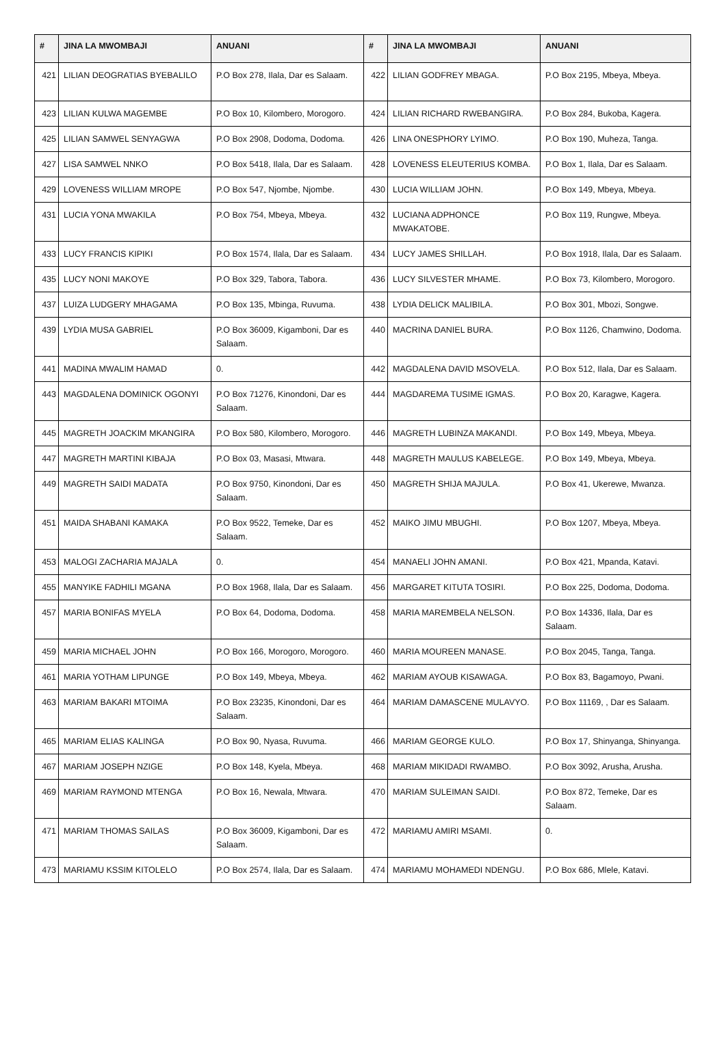| # | JINA LA MWOMBAJI | ANUANI | # | JINA LA MWOMBAJI | ANUANI |
| --- | --- | --- | --- | --- | --- |
| 421 | LILIAN DEOGRATIAS BYEBALILO | P.O Box 278, Ilala, Dar es Salaam. | 422 | LILIAN GODFREY MBAGA. | P.O Box 2195, Mbeya, Mbeya. |
| 423 | LILIAN KULWA MAGEMBE | P.O Box 10, Kilombero, Morogoro. | 424 | LILIAN RICHARD RWEBANGIRA. | P.O Box 284, Bukoba, Kagera. |
| 425 | LILIAN SAMWEL SENYAGWA | P.O Box 2908, Dodoma, Dodoma. | 426 | LINA ONESPHORY LYIMO. | P.O Box 190, Muheza, Tanga. |
| 427 | LISA SAMWEL NNKO | P.O Box 5418, Ilala, Dar es Salaam. | 428 | LOVENESS ELEUTERIUS KOMBA. | P.O Box 1, Ilala, Dar es Salaam. |
| 429 | LOVENESS WILLIAM MROPE | P.O Box 547, Njombe, Njombe. | 430 | LUCIA WILLIAM JOHN. | P.O Box 149, Mbeya, Mbeya. |
| 431 | LUCIA YONA MWAKILA | P.O Box 754, Mbeya, Mbeya. | 432 | LUCIANA ADPHONCE MWAKATOBE. | P.O Box 119, Rungwe, Mbeya. |
| 433 | LUCY FRANCIS KIPIKI | P.O Box 1574, Ilala, Dar es Salaam. | 434 | LUCY JAMES SHILLAH. | P.O Box 1918, Ilala, Dar es Salaam. |
| 435 | LUCY NONI MAKOYE | P.O Box 329, Tabora, Tabora. | 436 | LUCY SILVESTER MHAME. | P.O Box 73, Kilombero, Morogoro. |
| 437 | LUIZA LUDGERY MHAGAMA | P.O Box 135, Mbinga, Ruvuma. | 438 | LYDIA DELICK MALIBILA. | P.O Box 301, Mbozi, Songwe. |
| 439 | LYDIA MUSA GABRIEL | P.O Box 36009, Kigamboni, Dar es Salaam. | 440 | MACRINA DANIEL BURA. | P.O Box 1126, Chamwino, Dodoma. |
| 441 | MADINA MWALIM HAMAD | 0. | 442 | MAGDALENA DAVID MSOVELA. | P.O Box 512, Ilala, Dar es Salaam. |
| 443 | MAGDALENA DOMINICK OGONYI | P.O Box 71276, Kinondoni, Dar es Salaam. | 444 | MAGDAREMA TUSIME IGMAS. | P.O Box 20, Karagwe, Kagera. |
| 445 | MAGRETH JOACKIM MKANGIRA | P.O Box 580, Kilombero, Morogoro. | 446 | MAGRETH LUBINZA MAKANDI. | P.O Box 149, Mbeya, Mbeya. |
| 447 | MAGRETH MARTINI KIBAJA | P.O Box 03, Masasi, Mtwara. | 448 | MAGRETH MAULUS KABELEGE. | P.O Box 149, Mbeya, Mbeya. |
| 449 | MAGRETH SAIDI MADATA | P.O Box 9750, Kinondoni, Dar es Salaam. | 450 | MAGRETH SHIJA MAJULA. | P.O Box 41, Ukerewe, Mwanza. |
| 451 | MAIDA SHABANI KAMAKA | P.O Box 9522, Temeke, Dar es Salaam. | 452 | MAIKO JIMU MBUGHI. | P.O Box 1207, Mbeya, Mbeya. |
| 453 | MALOGI ZACHARIA MAJALA | 0. | 454 | MANAELI JOHN AMANI. | P.O Box 421, Mpanda, Katavi. |
| 455 | MANYIKE FADHILI MGANA | P.O Box 1968, Ilala, Dar es Salaam. | 456 | MARGARET KITUTA TOSIRI. | P.O Box 225, Dodoma, Dodoma. |
| 457 | MARIA BONIFAS MYELA | P.O Box 64, Dodoma, Dodoma. | 458 | MARIA MAREMBELA NELSON. | P.O Box 14336, Ilala, Dar es Salaam. |
| 459 | MARIA MICHAEL JOHN | P.O Box 166, Morogoro, Morogoro. | 460 | MARIA MOUREEN MANASE. | P.O Box 2045, Tanga, Tanga. |
| 461 | MARIA YOTHAM LIPUNGE | P.O Box 149, Mbeya, Mbeya. | 462 | MARIAM AYOUB KISAWAGA. | P.O Box 83, Bagamoyo, Pwani. |
| 463 | MARIAM BAKARI MTOIMA | P.O Box 23235, Kinondoni, Dar es Salaam. | 464 | MARIAM DAMASCENE MULAVYO. | P.O Box 11169, , Dar es Salaam. |
| 465 | MARIAM ELIAS KALINGA | P.O Box 90, Nyasa, Ruvuma. | 466 | MARIAM GEORGE KULO. | P.O Box 17, Shinyanga, Shinyanga. |
| 467 | MARIAM JOSEPH NZIGE | P.O Box 148, Kyela, Mbeya. | 468 | MARIAM MIKIDADI RWAMBO. | P.O Box 3092, Arusha, Arusha. |
| 469 | MARIAM RAYMOND MTENGA | P.O Box 16, Newala, Mtwara. | 470 | MARIAM SULEIMAN SAIDI. | P.O Box 872, Temeke, Dar es Salaam. |
| 471 | MARIAM THOMAS SAILAS | P.O Box 36009, Kigamboni, Dar es Salaam. | 472 | MARIAMU AMIRI MSAMI. | 0. |
| 473 | MARIAMU KSSIM KITOLELO | P.O Box 2574, Ilala, Dar es Salaam. | 474 | MARIAMU MOHAMEDI NDENGU. | P.O Box 686, Mlele, Katavi. |